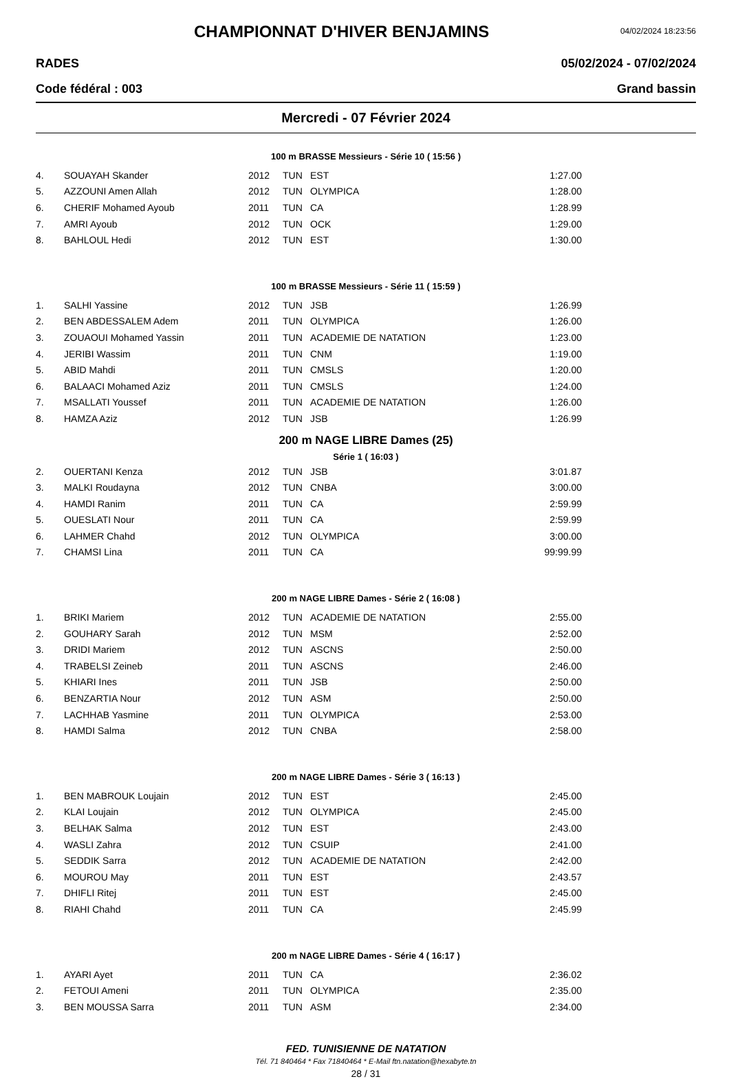CHAMPIONNAT D'HIVER BENJAMINS
04/02/2024 18:23:56
RADES 05/02/2024 - 07/02/2024
Code fédéral : 003 Grand bassin
Mercredi - 07 Février 2024
100 m BRASSE Messieurs - Série 10 ( 15:56 )
| 4. | SOUAYAH Skander | 2012 | TUN | EST | 1:27.00 |
| 5. | AZZOUNI Amen Allah | 2012 | TUN | OLYMPICA | 1:28.00 |
| 6. | CHERIF Mohamed Ayoub | 2011 | TUN | CA | 1:28.99 |
| 7. | AMRI Ayoub | 2012 | TUN | OCK | 1:29.00 |
| 8. | BAHLOUL Hedi | 2012 | TUN | EST | 1:30.00 |
100 m BRASSE Messieurs - Série 11 ( 15:59 )
| 1. | SALHI Yassine | 2012 | TUN | JSB | 1:26.99 |
| 2. | BEN ABDESSALEM Adem | 2011 | TUN | OLYMPICA | 1:26.00 |
| 3. | ZOUAOUI Mohamed Yassin | 2011 | TUN | ACADEMIE DE NATATION | 1:23.00 |
| 4. | JERIBI Wassim | 2011 | TUN | CNM | 1:19.00 |
| 5. | ABID Mahdi | 2011 | TUN | CMSLS | 1:20.00 |
| 6. | BALAACI Mohamed Aziz | 2011 | TUN | CMSLS | 1:24.00 |
| 7. | MSALLATI Youssef | 2011 | TUN | ACADEMIE DE NATATION | 1:26.00 |
| 8. | HAMZA Aziz | 2012 | TUN | JSB | 1:26.99 |
200 m NAGE LIBRE Dames (25)
Série 1 ( 16:03 )
| 2. | OUERTANI Kenza | 2012 | TUN | JSB | 3:01.87 |
| 3. | MALKI Roudayna | 2012 | TUN | CNBA | 3:00.00 |
| 4. | HAMDI Ranim | 2011 | TUN | CA | 2:59.99 |
| 5. | OUESLATI Nour | 2011 | TUN | CA | 2:59.99 |
| 6. | LAHMER Chahd | 2012 | TUN | OLYMPICA | 3:00.00 |
| 7. | CHAMSI Lina | 2011 | TUN | CA | 99:99.99 |
200 m NAGE LIBRE Dames - Série 2 ( 16:08 )
| 1. | BRIKI Mariem | 2012 | TUN | ACADEMIE DE NATATION | 2:55.00 |
| 2. | GOUHARY Sarah | 2012 | TUN | MSM | 2:52.00 |
| 3. | DRIDI Mariem | 2012 | TUN | ASCNS | 2:50.00 |
| 4. | TRABELSI Zeineb | 2011 | TUN | ASCNS | 2:46.00 |
| 5. | KHIARI Ines | 2011 | TUN | JSB | 2:50.00 |
| 6. | BENZARTIA Nour | 2012 | TUN | ASM | 2:50.00 |
| 7. | LACHHAB Yasmine | 2011 | TUN | OLYMPICA | 2:53.00 |
| 8. | HAMDI Salma | 2012 | TUN | CNBA | 2:58.00 |
200 m NAGE LIBRE Dames - Série 3 ( 16:13 )
| 1. | BEN MABROUK Loujain | 2012 | TUN | EST | 2:45.00 |
| 2. | KLAI Loujain | 2012 | TUN | OLYMPICA | 2:45.00 |
| 3. | BELHAK Salma | 2012 | TUN | EST | 2:43.00 |
| 4. | WASLI Zahra | 2012 | TUN | CSUIP | 2:41.00 |
| 5. | SEDDIK Sarra | 2012 | TUN | ACADEMIE DE NATATION | 2:42.00 |
| 6. | MOUROU May | 2011 | TUN | EST | 2:43.57 |
| 7. | DHIFLI Ritej | 2011 | TUN | EST | 2:45.00 |
| 8. | RIAHI Chahd | 2011 | TUN | CA | 2:45.99 |
200 m NAGE LIBRE Dames - Série 4 ( 16:17 )
| 1. | AYARI Ayet | 2011 | TUN | CA | 2:36.02 |
| 2. | FETOUI Ameni | 2011 | TUN | OLYMPICA | 2:35.00 |
| 3. | BEN MOUSSA Sarra | 2011 | TUN | ASM | 2:34.00 |
FED. TUNISIENNE DE NATATION
Tél. 71 840464 * Fax 71840464 * E-Mail ftn.natation@hexabyte.tn
28 / 31